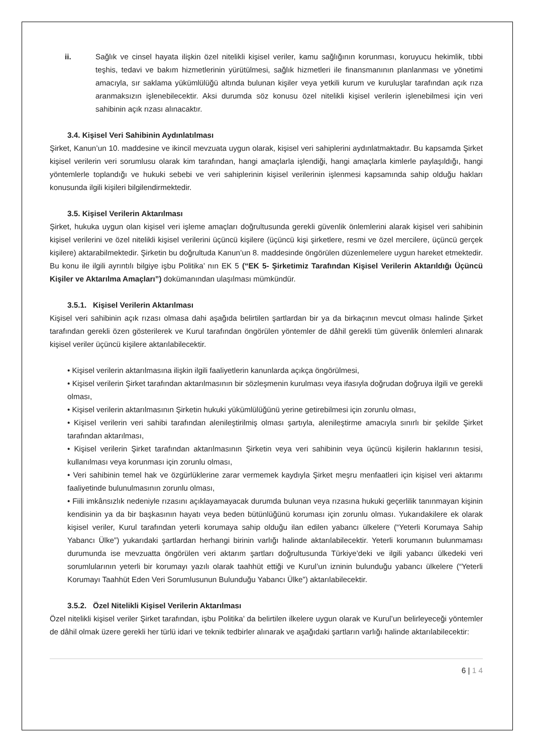ii. Sağlık ve cinsel hayata ilişkin özel nitelikli kişisel veriler, kamu sağlığının korunması, koruyucu hekimlik, tıbbi teşhis, tedavi ve bakım hizmetlerinin yürütülmesi, sağlık hizmetleri ile finansmanının planlanması ve yönetimi amacıyla, sır saklama yükümlülüğü altında bulunan kişiler veya yetkili kurum ve kuruluşlar tarafından açık rıza aranmaksızın işlenebilecektir. Aksi durumda söz konusu özel nitelikli kişisel verilerin işlenebilmesi için veri sahibinin açık rızası alınacaktır.
3.4. Kişisel Veri Sahibinin Aydınlatılması
Şirket, Kanun’un 10. maddesine ve ikincil mevzuata uygun olarak, kişisel veri sahiplerini aydınlatmaktadır. Bu kapsamda Şirket kişisel verilerin veri sorumlusu olarak kim tarafından, hangi amaçlarla işlendiği, hangi amaçlarla kimlerle paylaşıldığı, hangi yöntemlerle toplandığı ve hukuki sebebi ve veri sahiplerinin kişisel verilerinin işlenmesi kapsamında sahip olduğu hakları konusunda ilgili kişileri bilgilendirmektedir.
3.5. Kişisel Verilerin Aktarılması
Şirket, hukuka uygun olan kişisel veri işleme amaçları doğrultusunda gerekli güvenlik önlemlerini alarak kişisel veri sahibinin kişisel verilerini ve özel nitelikli kişisel verilerini üçüncü kişilere (üçüncü kişi şirketlere, resmi ve özel mercilere, üçüncü gerçek kişilere) aktarabilmektedir. Şirketin bu doğrultuda Kanun’un 8. maddesinde öngörülen düzenlemelere uygun hareket etmektedir. Bu konu ile ilgili ayrıntılı bilgiye işbu Politika’ nın EK 5 (“EK 5- Şirketimiz Tarafından Kişisel Verilerin Aktarıldığı Üçüncü Kişiler ve Aktarılma Amaçları”) dokümanından ulaşılması mümkündür.
3.5.1. Kişisel Verilerin Aktarılması
Kişisel veri sahibinin açık rızası olmasa dahi aşağıda belirtilen şartlardan bir ya da birkaçının mevcut olması halinde Şirket tarafından gerekli özen gösterilerek ve Kurul tarafından öngörülen yöntemler de dâhil gerekli tüm güvenlik önlemleri alınarak kişisel veriler üçüncü kişilere aktarılabilecektir.
• Kişisel verilerin aktarılmasına ilişkin ilgili faaliyetlerin kanunlarda açıkça öngörülmesi,
• Kişisel verilerin Şirket tarafından aktarılmasının bir sözleşmenin kurulması veya ifasıyla doğrudan doğruya ilgili ve gerekli olması,
• Kişisel verilerin aktarılmasının Şirketin hukuki yükümlülüğünü yerine getirebilmesi için zorunlu olması,
• Kişisel verilerin veri sahibi tarafından alenileştirilmiş olması şartıyla, alenileştirme amacıyla sınırlı bir şekilde Şirket tarafından aktarılması,
• Kişisel verilerin Şirket tarafından aktarılmasının Şirketin veya veri sahibinin veya üçüncü kişilerin haklarının tesisi, kullanılması veya korunması için zorunlu olması,
• Veri sahibinin temel hak ve özgürlüklerine zarar vermemek kaydıyla Şirket meşru menfaatleri için kişisel veri aktarımı faaliyetinde bulunulmasının zorunlu olması,
• Fiili imkânsızlık nedeniyle rızasını açıklayamayacak durumda bulunan veya rızasına hukuki geçerlilik tanınmayan kişinin kendisinin ya da bir başkasının hayatı veya beden bütünlüğünü koruması için zorunlu olması. Yukarıdakilere ek olarak kişisel veriler, Kurul tarafından yeterli korumaya sahip olduğu ilan edilen yabancı ülkelere (“Yeterli Korumaya Sahip Yabancı Ülke”) yukarıdaki şartlardan herhangi birinin varlığı halinde aktarılabilecektir. Yeterli korumanın bulunmaması durumunda ise mevzuatta öngörülen veri aktarım şartları doğrultusunda Türkiye’deki ve ilgili yabancı ülkedeki veri sorumlularının yeterli bir korumayı yazılı olarak taahhüt ettiği ve Kurul’un izninin bulunduğu yabancı ülkelere (“Yeterli Korumayı Taahhüt Eden Veri Sorumlusunun Bulunduğu Yabancı Ülke”) aktarılabilecektir.
3.5.2. Özel Nitelikli Kişisel Verilerin Aktarılması
Özel nitelikli kişisel veriler Şirket tarafından, işbu Politika’ da belirtilen ilkelere uygun olarak ve Kurul’un belirleyeceği yöntemler de dâhil olmak üzere gerekli her türlü idari ve teknik tedbirler alınarak ve aşağıdaki şartların varlığı halinde aktarılabilecektir:
6 | 1 4